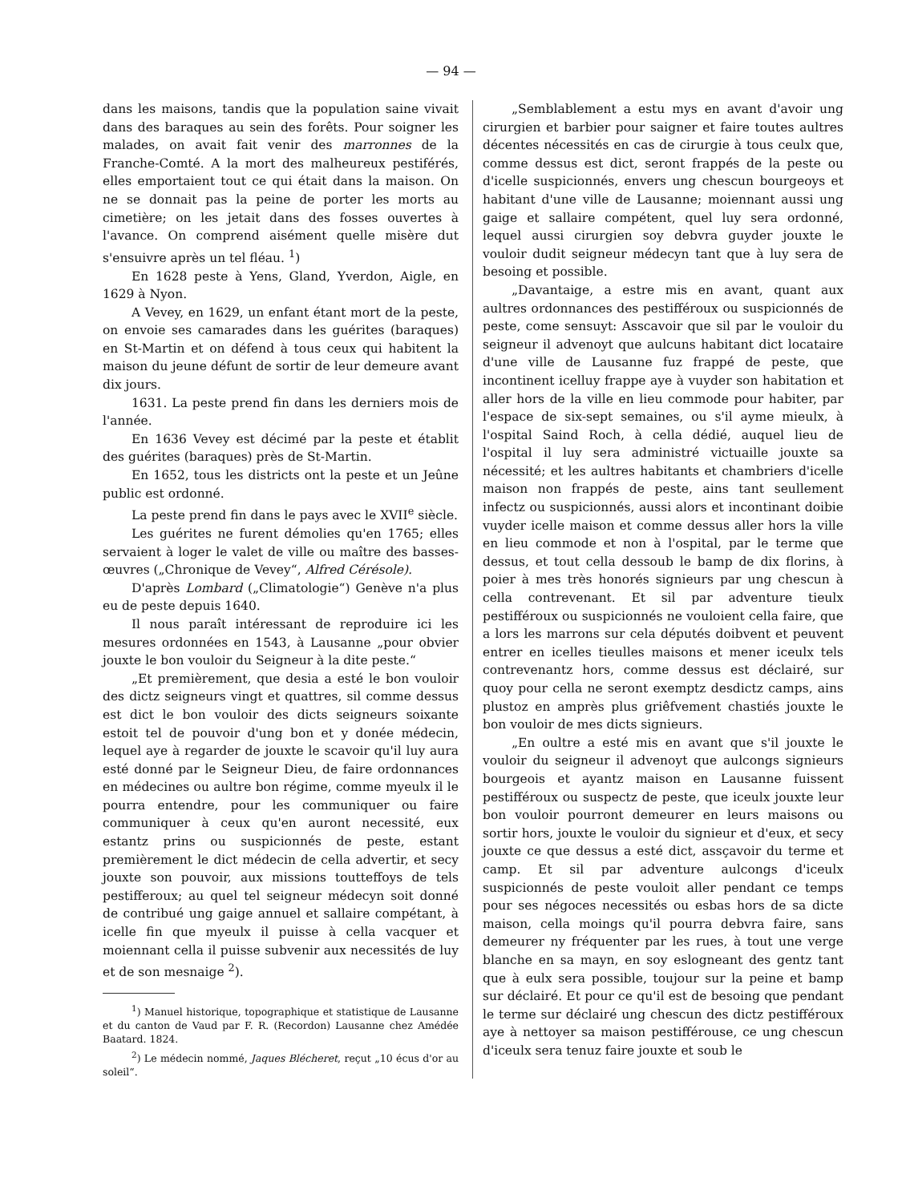— 94 —
dans les maisons, tandis que la population saine vivait dans des baraques au sein des forêts. Pour soigner les malades, on avait fait venir des marronnes de la Franche-Comté. A la mort des malheureux pestiférés, elles emportaient tout ce qui était dans la maison. On ne se donnait pas la peine de porter les morts au cimetière; on les jetait dans des fosses ouvertes à l'avance. On comprend aisément quelle misère dut s'ensuivre après un tel fléau. <sup>1</sup>)
En 1628 peste à Yens, Gland, Yverdon, Aigle, en 1629 à Nyon.
A Vevey, en 1629, un enfant étant mort de la peste, on envoie ses camarades dans les guérites (baraques) en St-Martin et on défend à tous ceux qui habitent la maison du jeune défunt de sortir de leur demeure avant dix jours.
1631. La peste prend fin dans les derniers mois de l'année.
En 1636 Vevey est décimé par la peste et établit des guérites (baraques) près de St-Martin.
En 1652, tous les districts ont la peste et un Jeûne public est ordonné.
La peste prend fin dans le pays avec le XVII<sup>e</sup> siècle.
Les guérites ne furent démolies qu'en 1765; elles servaient à loger le valet de ville ou maître des basses-œuvres („Chronique de Vevey“, Alfred Cérésole).
D'après Lombard („Climatologie“) Genève n'a plus eu de peste depuis 1640.
Il nous paraît intéressant de reproduire ici les mesures ordonnées en 1543, à Lausanne „pour obvier jouxte le bon vouloir du Seigneur à la dite peste.“
„Et premièrement, que desia a esté le bon vouloir des dictz seigneurs vingt et quattres, sil comme dessus est dict le bon vouloir des dicts seigneurs soixante estoit tel de pouvoir d'ung bon et y donée médecin, lequel aye à regarder de jouxte le scavoir qu'il luy aura esté donné par le Seigneur Dieu, de faire ordonnances en médecines ou aultre bon régime, comme myeulx il le pourra entendre, pour les communiquer ou faire communiquer à ceux qu'en auront necessité, eux estantz prins ou suspicionnés de peste, estant premièrement le dict médecin de cella advertir, et secy jouxte son pouvoir, aux missions toutteffoys de tels pestifferoux; au quel tel seigneur médecyn soit donné de contribué ung gaige annuel et sallaire compétant, à icelle fin que myeulx il puisse à cella vacquer et moiennant cella il puisse subvenir aux necessités de luy et de son mesnaige <sup>2</sup>).
<sup>1</sup>) Manuel historique, topographique et statistique de Lausanne et du canton de Vaud par F. R. (Recordon) Lausanne chez Amédée Baatard. 1824.
<sup>2</sup>) Le médecin nommé, Jaques Blécheret, reçut „10 écus d'or au soleil“.
„Semblablement a estu mys en avant d'avoir ung cirurgien et barbier pour saigner et faire toutes aultres décentes nécessités en cas de cirurgie à tous ceulx que, comme dessus est dict, seront frappés de la peste ou d'icelle suspicionnés, envers ung chescun bourgeoys et habitant d'une ville de Lausanne; moiennant aussi ung gaige et sallaire compétent, quel luy sera ordonné, lequel aussi cirurgien soy debvra guyder jouxte le vouloir dudit seigneur médecyn tant que à luy sera de besoing et possible.
„Davantaige, a estre mis en avant, quant aux aultres ordonnances des pestifféroux ou suspicionnés de peste, come sensuyt: Asscavoir que sil par le vouloir du seigneur il advenoyt que aulcuns habitant dict locataire d'une ville de Lausanne fuz frappé de peste, que incontinent icelluy frappe aye à vuyder son habitation et aller hors de la ville en lieu commode pour habiter, par l'espace de six-sept semaines, ou s'il ayme mieulx, à l'ospital Saind Roch, à cella dédié, auquel lieu de l'ospital il luy sera administré victuaille jouxte sa nécessité; et les aultres habitants et chambriers d'icelle maison non frappés de peste, ains tant seullement infectz ou suspicionnés, aussi alors et incontinant doibie vuyder icelle maison et comme dessus aller hors la ville en lieu commode et non à l'ospital, par le terme que dessus, et tout cella dessoub le bamp de dix florins, à poier à mes très honorés signieurs par ung chescun à cella contrevenant. Et sil par adventure tieulx pestifféroux ou suspicionnés ne vouloient cella faire, que a lors les marrons sur cela députés doibvent et peuvent entrer en icelles tieulles maisons et mener iceulx tels contrevenantz hors, comme dessus est déclairé, sur quoy pour cella ne seront exemptz desdictz camps, ains plustoz en amprès plus griêfvement chastiés jouxte le bon vouloir de mes dicts signieurs.
„En oultre a esté mis en avant que s'il jouxte le vouloir du seigneur il advenoyt que aulcongs signieurs bourgeois et ayantz maison en Lausanne fuissent pestifféroux ou suspectz de peste, que iceulx jouxte leur bon vouloir pourront demeurer en leurs maisons ou sortir hors, jouxte le vouloir du signieur et d'eux, et secy jouxte ce que dessus a esté dict, assçavoir du terme et camp. Et sil par adventure aulcongs d'iceulx suspicionnés de peste vouloit aller pendant ce temps pour ses négoces necessités ou esbas hors de sa dicte maison, cella moings qu'il pourra debvra faire, sans demeurer ny fréquenter par les rues, à tout une verge blanche en sa mayn, en soy eslogneant des gentz tant que à eulx sera possible, toujour sur la peine et bamp sur déclairé. Et pour ce qu'il est de besoing que pendant le terme sur déclairé ung chescun des dictz pestifféroux aye à nettoyer sa maison pestifférouse, ce ung chescun d'iceulx sera tenuz faire jouxte et soub le